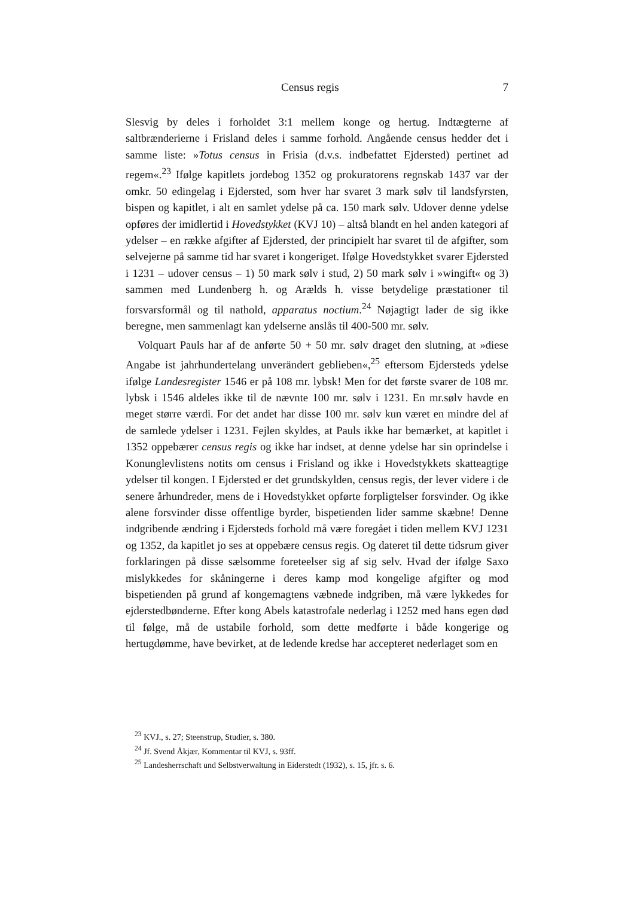Census regis 7
Slesvig by deles i forholdet 3:1 mellem konge og hertug. Indtægterne af saltbrænderierne i Frisland deles i samme forhold. Angående census hedder det i samme liste: »Totus census in Frisia (d.v.s. indbefattet Ejdersted) pertinet ad regem«.<sup>23</sup> Ifølge kapitlets jordebog 1352 og prokuratorens regnskab 1437 var der omkr. 50 edingelag i Ejdersted, som hver har svaret 3 mark sølv til landsfyrsten, bispen og kapitlet, i alt en samlet ydelse på ca. 150 mark sølv. Udover denne ydelse opføres der imidlertid i Hovedstykket (KVJ 10) – altså blandt en hel anden kategori af ydelser – en række afgifter af Ejdersted, der principielt har svaret til de afgifter, som selvejerne på samme tid har svaret i kongeriget. Ifølge Hovedstykket svarer Ejdersted i 1231 – udover census – 1) 50 mark sølv i stud, 2) 50 mark sølv i »wingift« og 3) sammen med Lundenberg h. og Arælds h. visse betydelige præstationer til forsvarsformål og til nathold, apparatus noctium.<sup>24</sup> Nøjagtigt lader de sig ikke beregne, men sammenlagt kan ydelserne anslås til 400-500 mr. sølv.
Volquart Pauls har af de anførte 50 + 50 mr. sølv draget den slutning, at »diese Angabe ist jahrhundertelang unverändert geblieben«,<sup>25</sup> eftersom Ejdersteds ydelse ifølge Landesregister 1546 er på 108 mr. lybsk! Men for det første svarer de 108 mr. lybsk i 1546 aldeles ikke til de nævnte 100 mr. sølv i 1231. En mr.sølv havde en meget større værdi. For det andet har disse 100 mr. sølv kun været en mindre del af de samlede ydelser i 1231. Fejlen skyldes, at Pauls ikke har bemærket, at kapitlet i 1352 oppebærer census regis og ikke har indset, at denne ydelse har sin oprindelse i Konunglevlistens notits om census i Frisland og ikke i Hovedstykkets skatteagtige ydelser til kongen. I Ejdersted er det grundskylden, census regis, der lever videre i de senere århundreder, mens de i Hovedstykket opførte forpligtelser forsvinder. Og ikke alene forsvinder disse offentlige byrder, bispetienden lider samme skæbne! Denne indgribende ændring i Ejdersteds forhold må være foregået i tiden mellem KVJ 1231 og 1352, da kapitlet jo ses at oppebære census regis. Og dateret til dette tidsrum giver forklaringen på disse sælsomme foreteelser sig af sig selv. Hvad der ifølge Saxo mislykkedes for skåningerne i deres kamp mod kongelige afgifter og mod bispetienden på grund af kongemagtens væbnede indgriben, må være lykkedes for ejderstedbønderne. Efter kong Abels katastrofale nederlag i 1252 med hans egen død til følge, må de ustabile forhold, som dette medførte i både kongerige og hertugdømme, have bevirket, at de ledende kredse har accepteret nederlaget som en
<sup>23</sup> KVJ., s. 27; Steenstrup, Studier, s. 380.
<sup>24</sup> Jf. Svend Åkjær, Kommentar til KVJ, s. 93ff.
<sup>25</sup> Landesherrschaft und Selbstverwaltung in Eiderstedt (1932), s. 15, jfr. s. 6.